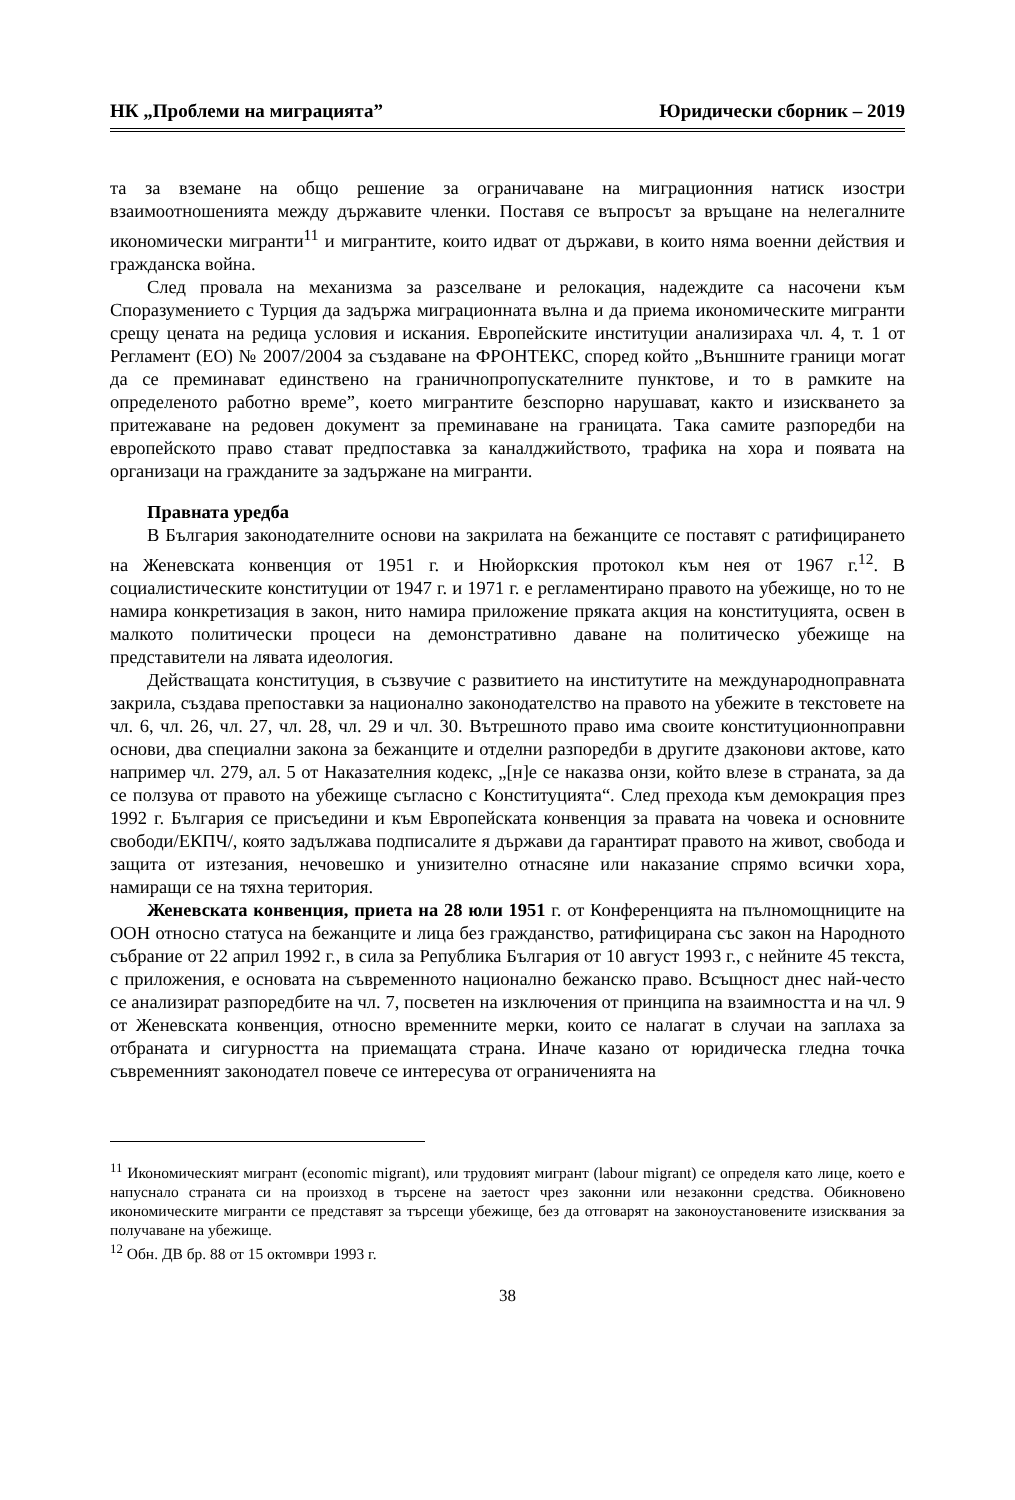НК „Проблеми на миграцията” Юридически сборник – 2019
та за вземане на общо решение за ограничаване на миграционния натиск изостри взаимоотношенията между държавите членки. Поставя се въпросът за връщане на нелегалните икономически мигранти<sup>11</sup> и мигрантите, които идват от държави, в които няма военни действия и гражданска война.
След провала на механизма за разселване и релокация, надеждите са насочени към Споразумението с Турция да задържа миграционната вълна и да приема икономическите мигранти срещу цената на редица условия и искания. Европейските институции анализираха чл. 4, т. 1 от Регламент (ЕО) № 2007/2004 за създаване на ФРОНТЕКС, според който „Външните граници могат да се преминават единствено на граничнопропускателните пунктове, и то в рамките на определеното работно време”, което мигрантите безспорно нарушават, както и изискването за притежаване на редовен документ за преминаване на границата. Така самите разпоредби на европейското право стават предпоставка за каналджийството, трафика на хора и появата на организаци на гражданите за задържане на мигранти.
Правната уредба
В България законодателните основи на закрилата на бежанците се поставят с ратифицирането на Женевската конвенция от 1951 г. и Нюйоркския протокол към нея от 1967 г.<sup>12</sup>. В социалистическите конституции от 1947 г. и 1971 г. е регламентирано правото на убежище, но то не намира конкретизация в закон, нито намира приложение пряката акция на конституцията, освен в малкото политически процеси на демонстративно даване на политическо убежище на представители на лявата идеология.
Действащата конституция, в съзвучие с развитието на институтите на международноправната закрила, създава препоставки за национално законодателство на правото на убежите в текстовете на чл. 6, чл. 26, чл. 27, чл. 28, чл. 29 и чл. 30. Вътрешното право има своите конституционноправни основи, два специални закона за бежанците и отделни разпоредби в другите дзаконови актове, като например чл. 279, ал. 5 от Наказателния кодекс, „[н]е се наказва онзи, който влезе в страната, за да се ползува от правото на убежище съгласно с Конституцията“. След прехода към демокрация през 1992 г. България се присъедини и към Европейската конвенция за правата на човека и основните свободи/ЕКПЧ/, която задължава подписалите я държави да гарантират правото на живот, свобода и защита от изтезания, нечовешко и унизително отнасяне или наказание спрямо всички хора, намиращи се на тяхна територия.
Женевската конвенция, приета на 28 юли 1951 г. от Конференцията на пълномощниците на ООН относно статуса на бежанците и лица без гражданство, ратифицирана със закон на Народното събрание от 22 април 1992 г., в сила за Република България от 10 август 1993 г., с нейните 45 текста, с приложения, е основата на съвременното национално бежанско право. Всъщност днес най-често се анализират разпоредбите на чл. 7, посветен на изключения от принципа на взаимността и на чл. 9 от Женевската конвенция, относно временните мерки, които се налагат в случаи на заплаха за отбраната и сигурността на приемащата страна. Иначе казано от юридическа гледна точка съвременният законодател повече се интересува от ограниченията на
<sup>11</sup> Икономическият мигрант (economic migrant), или трудовият мигрант (labour migrant) се определя като лице, което е напуснало страната си на произход в търсене на заетост чрез законни или незаконни средства. Обикновено икономическите мигранти се представят за търсещи убежище, без да отговарят на законоустановените изисквания за получаване на убежище.
<sup>12</sup> Обн. ДВ бр. 88 от 15 октомври 1993 г.
38